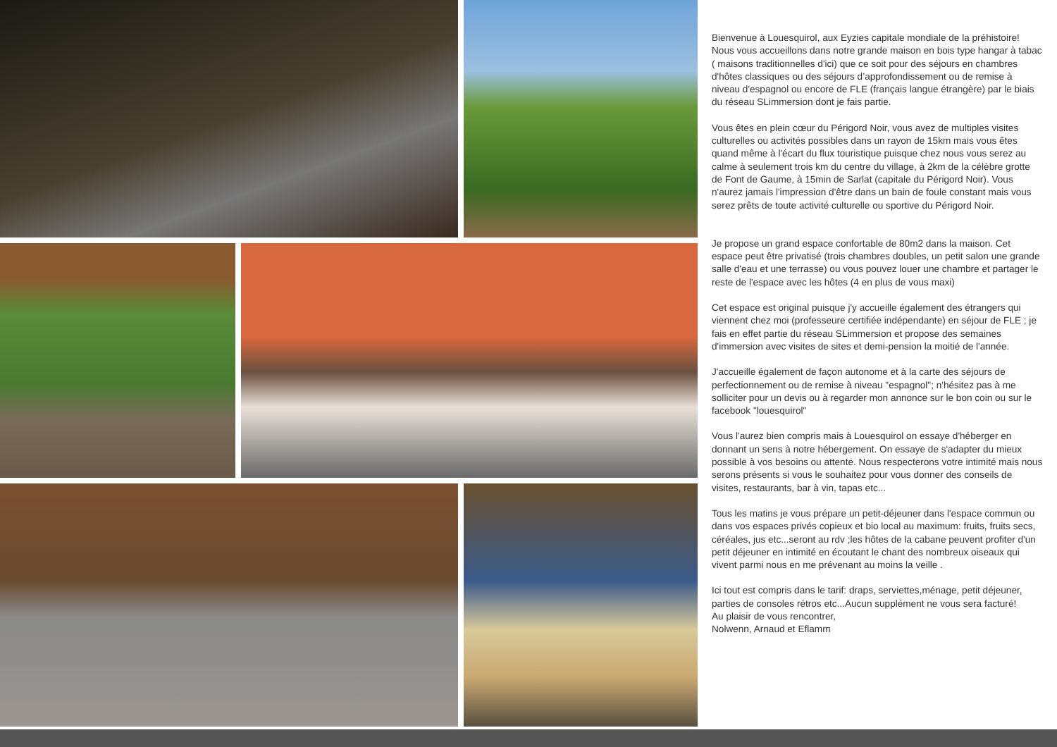Bienvenue à Louesquirol, aux Eyzies capitale mondiale de la préhistoire! Nous vous accueillons dans notre grande maison en bois type hangar à tabac ( maisons traditionnelles d'ici) que ce soit pour des séjours en chambres d'hôtes classiques ou des séjours d’approfondissement ou de remise à niveau d'espagnol ou encore de FLE (français langue étrangère) par le biais du réseau SLimmersion dont je fais partie.
Vous êtes en plein cœur du Périgord Noir, vous avez de multiples visites culturelles ou activités possibles dans un rayon de 15km mais vous êtes quand même à l'écart du flux touristique puisque chez nous vous serez au calme à seulement trois km du centre du village, à 2km de la célèbre grotte de Font de Gaume, à 15min de Sarlat (capitale du Périgord Noir). Vous n'aurez jamais l'impression d'être dans un bain de foule constant mais vous serez prêts de toute activité culturelle ou sportive du Périgord Noir.
Je propose un grand espace confortable de 80m2 dans la maison. Cet espace peut être privatisé (trois chambres doubles, un petit salon une grande salle d'eau et une terrasse) ou vous pouvez louer une chambre et partager le reste de l'espace avec les hôtes (4 en plus de vous maxi)
Cet espace est original puisque j'y accueille également des étrangers qui viennent chez moi (professeure certifiée indépendante) en séjour de FLE ; je fais en effet partie du réseau SLimmersion et propose des semaines d'immersion avec visites de sites et demi-pension la moitié de l'année.
J'accueille également de façon autonome et à la carte des séjours de perfectionnement ou de remise à niveau "espagnol"; n'hésitez pas à me solliciter pour un devis ou à regarder mon annonce sur le bon coin ou sur le facebook "louesquirol"
Vous l'aurez bien compris mais à Louesquirol on essaye d'héberger en donnant un sens à notre hébergement. On essaye de s'adapter du mieux possible à vos besoins ou attente. Nous respecterons votre intimité mais nous serons présents si vous le souhaitez pour vous donner des conseils de visites, restaurants, bar à vin, tapas etc...
Tous les matins je vous prépare un petit-déjeuner dans l'espace commun ou dans vos espaces privés copieux et bio local au maximum: fruits, fruits secs, céréales, jus etc...seront au rdv ;les hôtes de la cabane peuvent profiter d'un petit déjeuner en intimité en écoutant le chant des nombreux oiseaux qui vivent parmi nous en me prévenant au moins la veille .
Ici tout est compris dans le tarif: draps, serviettes,ménage, petit déjeuner, parties de consoles rétros etc...Aucun supplément ne vous sera facturé!
Au plaisir de vous rencontrer,
Nolwenn, Arnaud et Eflamm